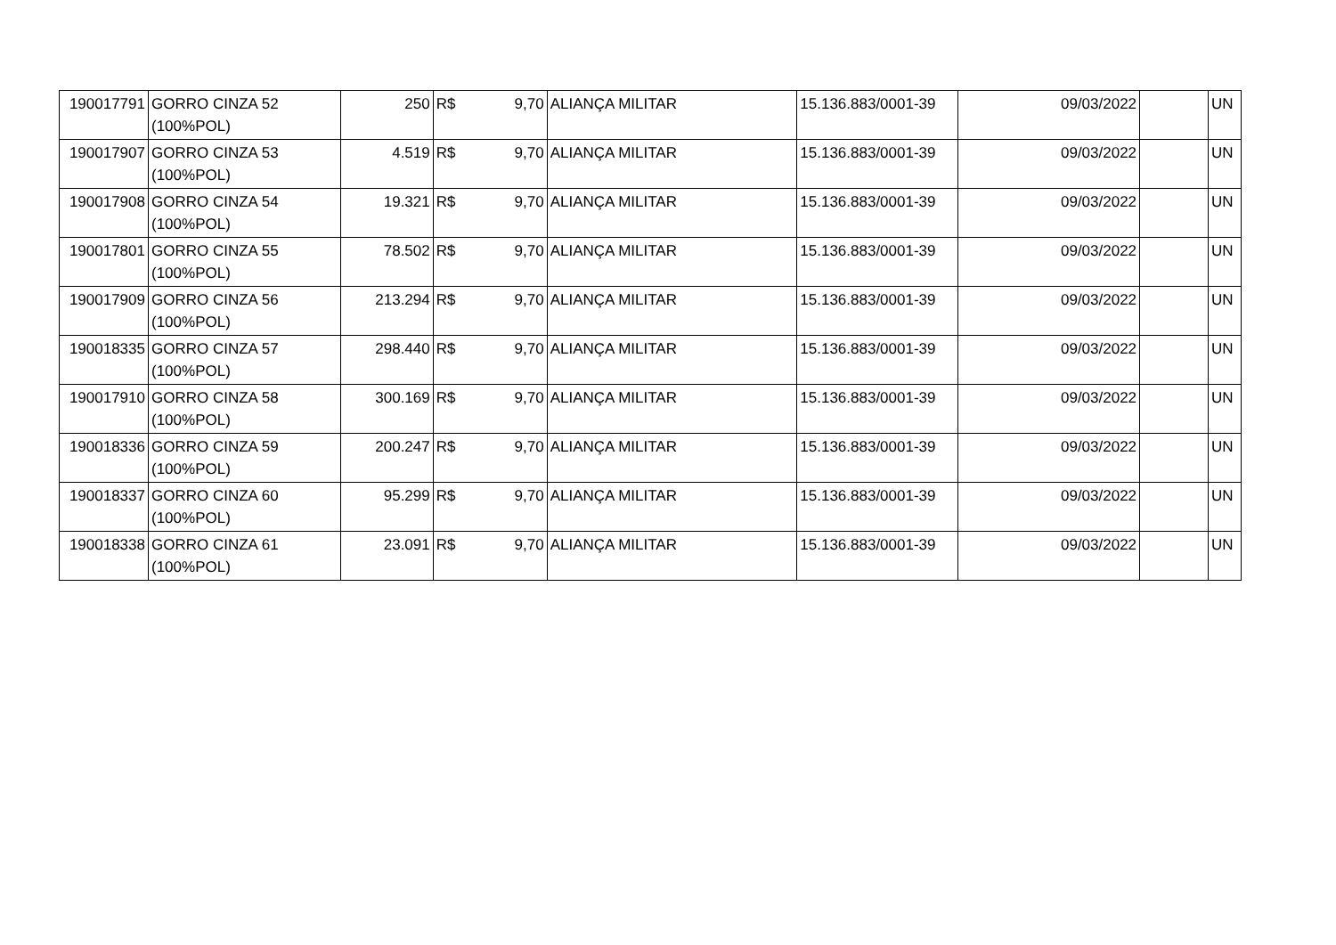| 190017791 | GORRO CINZA 52 (100%POL) | 250 | R$ | 9,70 | ALIANÇA MILITAR | 15.136.883/0001-39 | 09/03/2022 | | UN |
| 190017907 | GORRO CINZA 53 (100%POL) | 4.519 | R$ | 9,70 | ALIANÇA MILITAR | 15.136.883/0001-39 | 09/03/2022 | | UN |
| 190017908 | GORRO CINZA 54 (100%POL) | 19.321 | R$ | 9,70 | ALIANÇA MILITAR | 15.136.883/0001-39 | 09/03/2022 | | UN |
| 190017801 | GORRO CINZA 55 (100%POL) | 78.502 | R$ | 9,70 | ALIANÇA MILITAR | 15.136.883/0001-39 | 09/03/2022 | | UN |
| 190017909 | GORRO CINZA 56 (100%POL) | 213.294 | R$ | 9,70 | ALIANÇA MILITAR | 15.136.883/0001-39 | 09/03/2022 | | UN |
| 190018335 | GORRO CINZA 57 (100%POL) | 298.440 | R$ | 9,70 | ALIANÇA MILITAR | 15.136.883/0001-39 | 09/03/2022 | | UN |
| 190017910 | GORRO CINZA 58 (100%POL) | 300.169 | R$ | 9,70 | ALIANÇA MILITAR | 15.136.883/0001-39 | 09/03/2022 | | UN |
| 190018336 | GORRO CINZA 59 (100%POL) | 200.247 | R$ | 9,70 | ALIANÇA MILITAR | 15.136.883/0001-39 | 09/03/2022 | | UN |
| 190018337 | GORRO CINZA 60 (100%POL) | 95.299 | R$ | 9,70 | ALIANÇA MILITAR | 15.136.883/0001-39 | 09/03/2022 | | UN |
| 190018338 | GORRO CINZA 61 (100%POL) | 23.091 | R$ | 9,70 | ALIANÇA MILITAR | 15.136.883/0001-39 | 09/03/2022 | | UN |